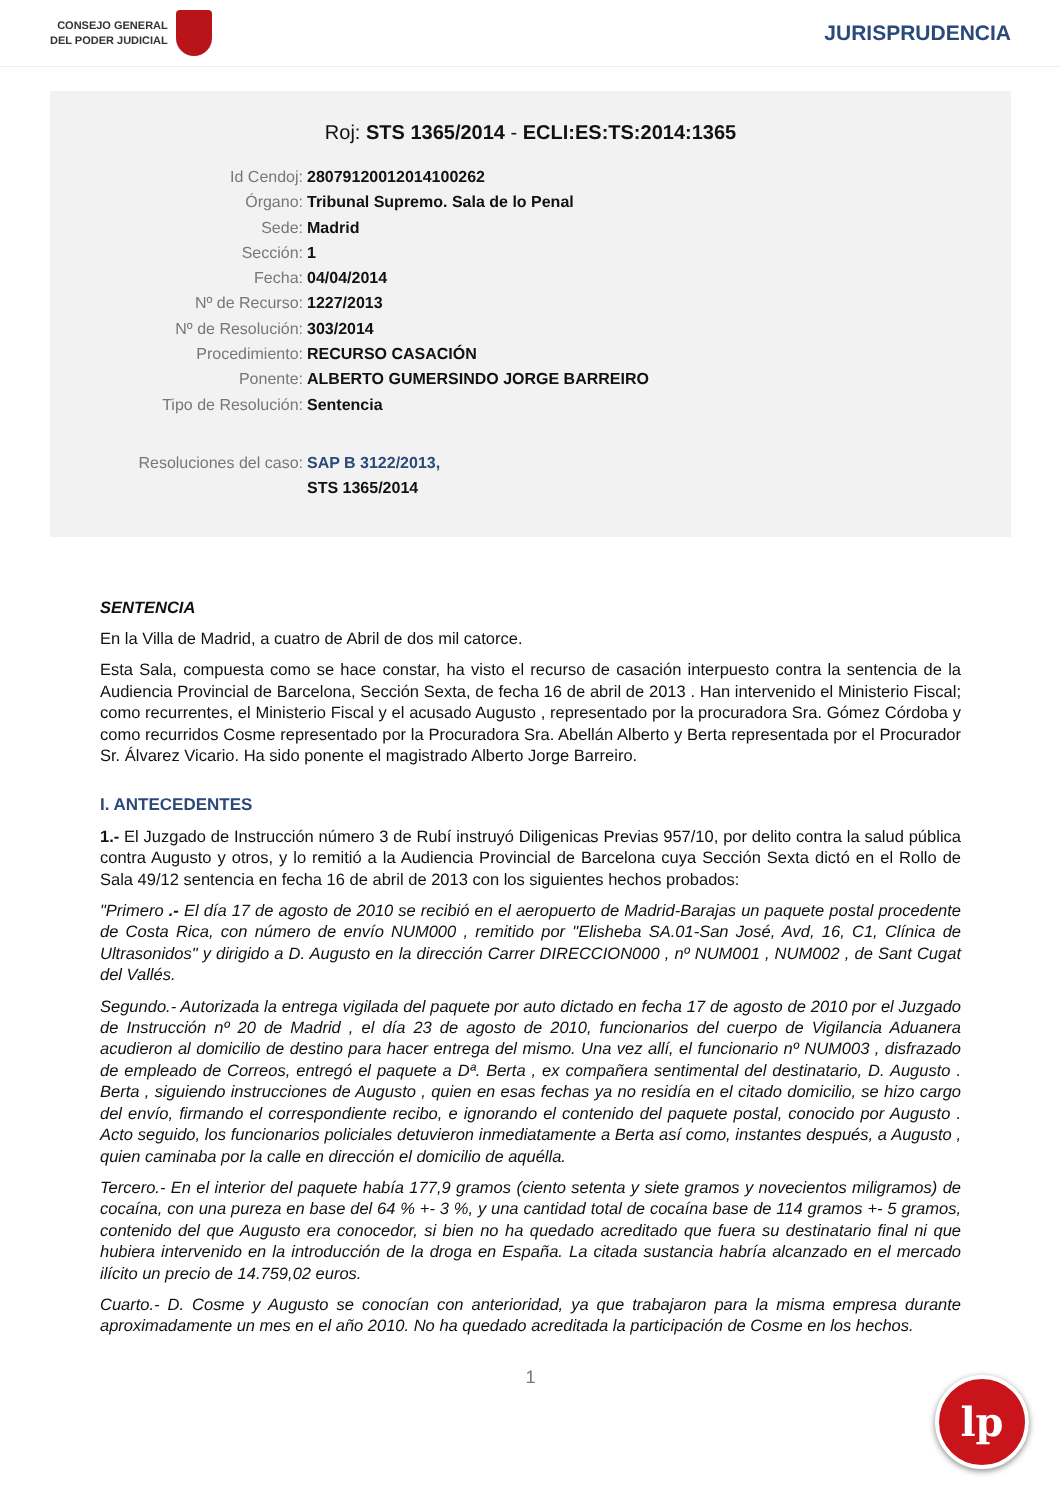CONSEJO GENERAL
DEL PODER JUDICIAL
JURISPRUDENCIA
Roj: STS 1365/2014 - ECLI:ES:TS:2014:1365
Id Cendoj: 28079120012014100262
Órgano: Tribunal Supremo. Sala de lo Penal
Sede: Madrid
Sección: 1
Fecha: 04/04/2014
Nº de Recurso: 1227/2013
Nº de Resolución: 303/2014
Procedimiento: RECURSO CASACIÓN
Ponente: ALBERTO GUMERSINDO JORGE BARREIRO
Tipo de Resolución: Sentencia
Resoluciones del caso: SAP B 3122/2013,
STS 1365/2014
SENTENCIA
En la Villa de Madrid, a cuatro de Abril de dos mil catorce.
Esta Sala, compuesta como se hace constar, ha visto el recurso de casación interpuesto contra la sentencia de la Audiencia Provincial de Barcelona, Sección Sexta, de fecha 16 de abril de 2013 . Han intervenido el Ministerio Fiscal; como recurrentes, el Ministerio Fiscal y el acusado Augusto , representado por la procuradora Sra. Gómez Córdoba y como recurridos Cosme representado por la Procuradora Sra. Abellán Alberto y Berta representada por el Procurador Sr. Álvarez Vicario. Ha sido ponente el magistrado Alberto Jorge Barreiro.
I. ANTECEDENTES
1.- El Juzgado de Instrucción número 3 de Rubí instruyó Diligenicas Previas 957/10, por delito contra la salud pública contra Augusto y otros, y lo remitió a la Audiencia Provincial de Barcelona cuya Sección Sexta dictó en el Rollo de Sala 49/12 sentencia en fecha 16 de abril de 2013 con los siguientes hechos probados:
"Primero .- El día 17 de agosto de 2010 se recibió en el aeropuerto de Madrid-Barajas un paquete postal procedente de Costa Rica, con número de envío NUM000 , remitido por "Elisheba SA.01-San José, Avd, 16, C1, Clínica de Ultrasonidos" y dirigido a D. Augusto en la dirección Carrer DIRECCION000 , nº NUM001 , NUM002 , de Sant Cugat del Vallés.
Segundo.- Autorizada la entrega vigilada del paquete por auto dictado en fecha 17 de agosto de 2010 por el Juzgado de Instrucción nº 20 de Madrid , el día 23 de agosto de 2010, funcionarios del cuerpo de Vigilancia Aduanera acudieron al domicilio de destino para hacer entrega del mismo. Una vez allí, el funcionario nº NUM003 , disfrazado de empleado de Correos, entregó el paquete a Dª. Berta , ex compañera sentimental del destinatario, D. Augusto . Berta , siguiendo instrucciones de Augusto , quien en esas fechas ya no residía en el citado domicilio, se hizo cargo del envío, firmando el correspondiente recibo, e ignorando el contenido del paquete postal, conocido por Augusto . Acto seguido, los funcionarios policiales detuvieron inmediatamente a Berta así como, instantes después, a Augusto , quien caminaba por la calle en dirección el domicilio de aquélla.
Tercero.- En el interior del paquete había 177,9 gramos (ciento setenta y siete gramos y novecientos miligramos) de cocaína, con una pureza en base del 64 % +- 3 %, y una cantidad total de cocaína base de 114 gramos +- 5 gramos, contenido del que Augusto era conocedor, si bien no ha quedado acreditado que fuera su destinatario final ni que hubiera intervenido en la introducción de la droga en España. La citada sustancia habría alcanzado en el mercado ilícito un precio de 14.759,02 euros.
Cuarto.- D. Cosme y Augusto se conocían con anterioridad, ya que trabajaron para la misma empresa durante aproximadamente un mes en el año 2010. No ha quedado acreditada la participación de Cosme en los hechos.
1
lp